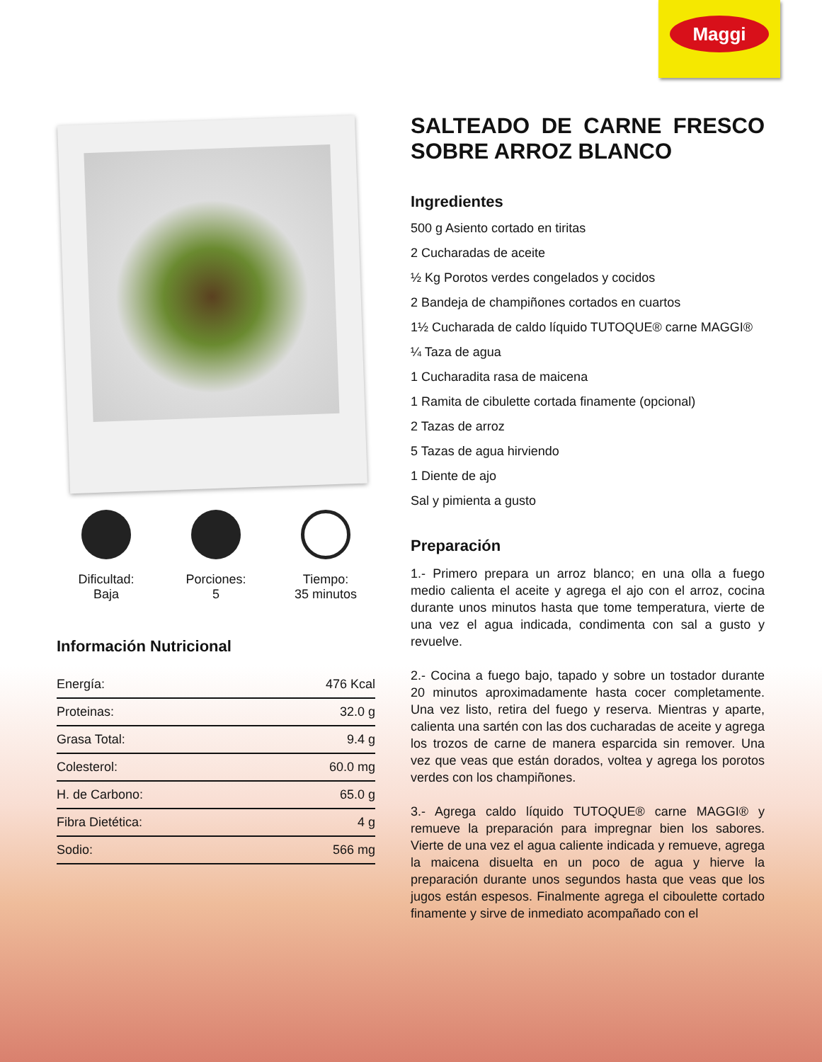Maggi
Dificultad:
Baja
Porciones:
5
Tiempo:
35 minutos
Información Nutricional
| Energía: | 476 Kcal |
| Proteinas: | 32.0 g |
| Grasa Total: | 9.4 g |
| Colesterol: | 60.0 mg |
| H. de Carbono: | 65.0 g |
| Fibra Dietética: | 4 g |
| Sodio: | 566 mg |
SALTEADO DE CARNE FRESCO SOBRE ARROZ BLANCO
Ingredientes
500 g Asiento cortado en tiritas
2 Cucharadas de aceite
½ Kg Porotos verdes congelados y cocidos
2 Bandeja de champiñones cortados en cuartos
1½ Cucharada de caldo líquido TUTOQUE® carne MAGGI®
¼ Taza de agua
1 Cucharadita rasa de maicena
1 Ramita de cibulette cortada finamente (opcional)
2 Tazas de arroz
5 Tazas de agua hirviendo
1 Diente de ajo
Sal y pimienta a gusto
Preparación
1.- Primero prepara un arroz blanco; en una olla a fuego medio calienta el aceite y agrega el ajo con el arroz, cocina durante unos minutos hasta que tome temperatura, vierte de una vez el agua indicada, condimenta con sal a gusto y revuelve.
2.- Cocina a fuego bajo, tapado y sobre un tostador durante 20 minutos aproximadamente hasta cocer completamente. Una vez listo, retira del fuego y reserva. Mientras y aparte, calienta una sartén con las dos cucharadas de aceite y agrega los trozos de carne de manera esparcida sin remover. Una vez que veas que están dorados, voltea y agrega los porotos verdes con los champiñones.
3.- Agrega caldo líquido TUTOQUE® carne MAGGI® y remueve la preparación para impregnar bien los sabores. Vierte de una vez el agua caliente indicada y remueve, agrega la maicena disuelta en un poco de agua y hierve la preparación durante unos segundos hasta que veas que los jugos están espesos. Finalmente agrega el ciboulette cortado finamente y sirve de inmediato acompañado con el